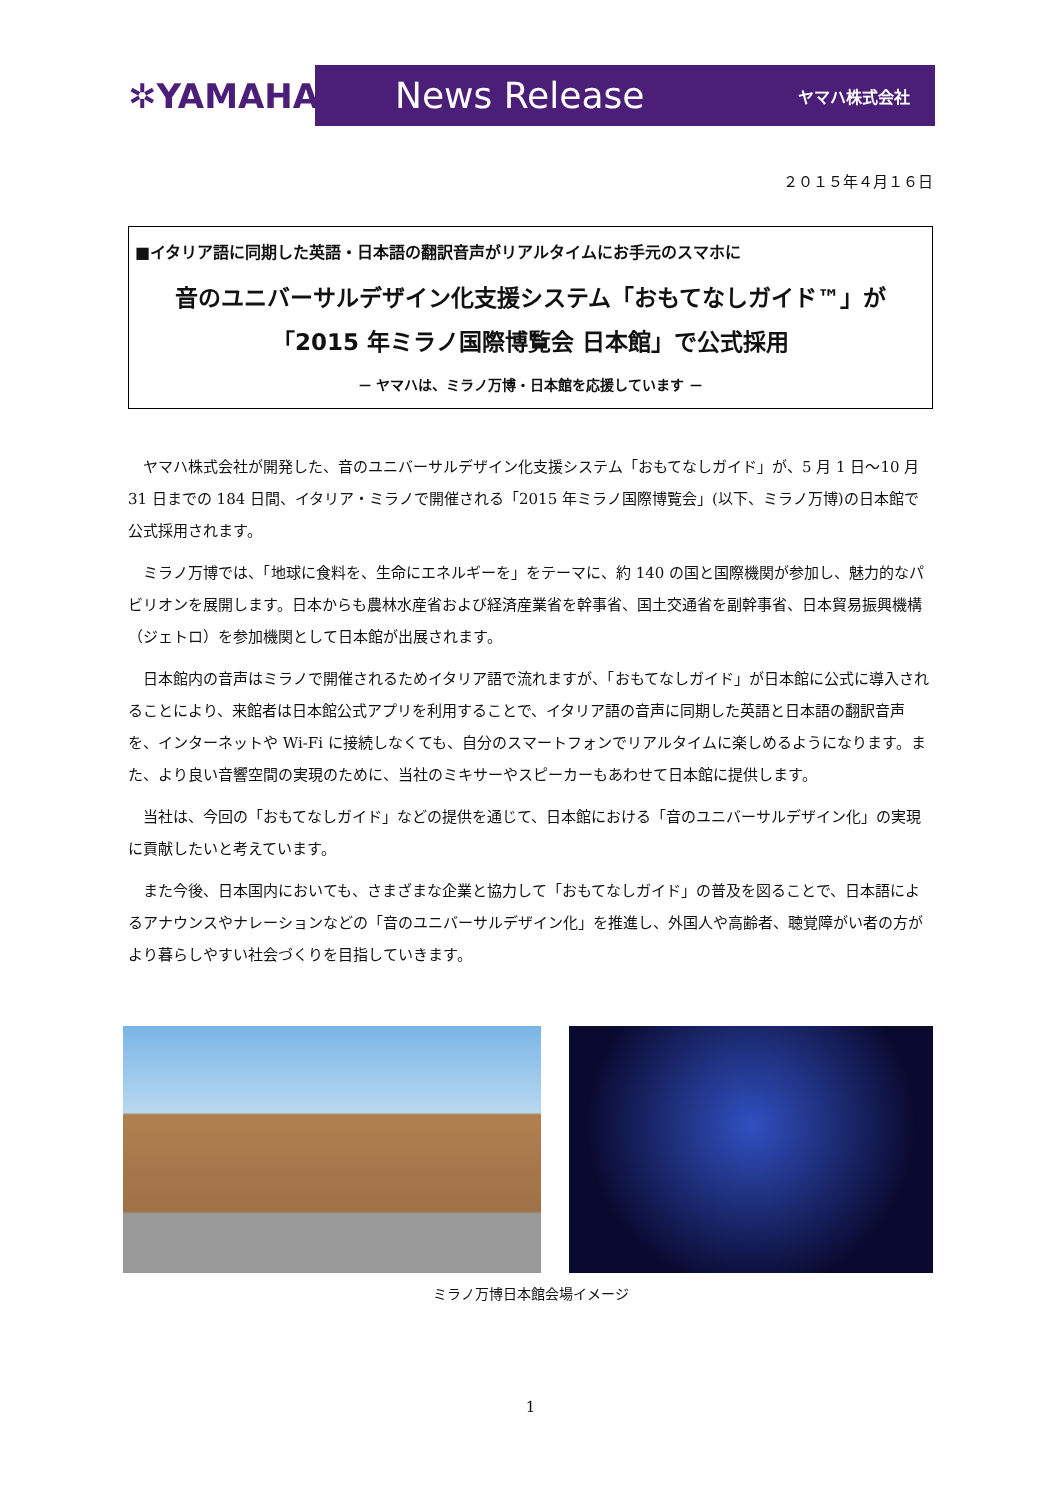✲YAMAHA
News Release ヤマハ株式会社
２０１５年４月１６日
■イタリア語に同期した英語・日本語の翻訳音声がリアルタイムにお手元のスマホに
音のユニバーサルデザイン化支援システム「おもてなしガイド™」が
「2015 年ミラノ国際博覧会 日本館」で公式採用
－ ヤマハは、ミラノ万博・日本館を応援しています －
ヤマハ株式会社が開発した、音のユニバーサルデザイン化支援システム「おもてなしガイド」が、5 月 1 日～10 月 31 日までの 184 日間、イタリア・ミラノで開催される「2015 年ミラノ国際博覧会」(以下、ミラノ万博)の日本館で公式採用されます。
ミラノ万博では、「地球に食料を、生命にエネルギーを」をテーマに、約 140 の国と国際機関が参加し、魅力的なパビリオンを展開します。日本からも農林水産省および経済産業省を幹事省、国土交通省を副幹事省、日本貿易振興機構（ジェトロ）を参加機関として日本館が出展されます。
日本館内の音声はミラノで開催されるためイタリア語で流れますが、「おもてなしガイド」が日本館に公式に導入されることにより、来館者は日本館公式アプリを利用することで、イタリア語の音声に同期した英語と日本語の翻訳音声を、インターネットや Wi-Fi に接続しなくても、自分のスマートフォンでリアルタイムに楽しめるようになります。また、より良い音響空間の実現のために、当社のミキサーやスピーカーもあわせて日本館に提供します。
当社は、今回の「おもてなしガイド」などの提供を通じて、日本館における「音のユニバーサルデザイン化」の実現に貢献したいと考えています。
また今後、日本国内においても、さまざまな企業と協力して「おもてなしガイド」の普及を図ることで、日本語によるアナウンスやナレーションなどの「音のユニバーサルデザイン化」を推進し、外国人や高齢者、聴覚障がい者の方がより暮らしやすい社会づくりを目指していきます。
ミラノ万博日本館会場イメージ
1